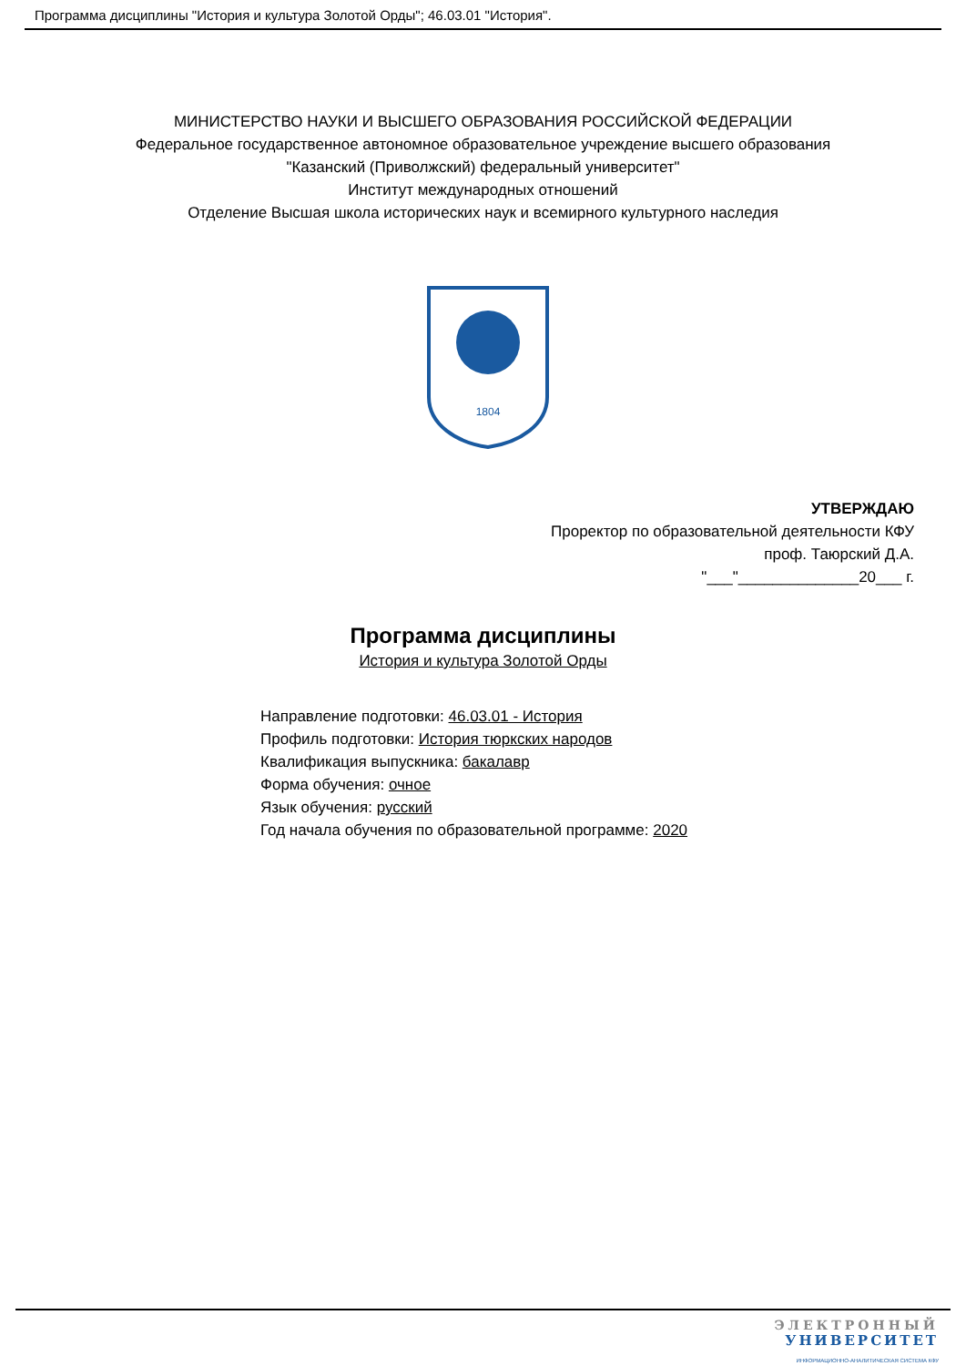Программа дисциплины "История и культура Золотой Орды"; 46.03.01 "История".
МИНИСТЕРСТВО НАУКИ И ВЫСШЕГО ОБРАЗОВАНИЯ РОССИЙСКОЙ ФЕДЕРАЦИИ
Федеральное государственное автономное образовательное учреждение высшего образования
"Казанский (Приволжский) федеральный университет"
Институт международных отношений
Отделение Высшая школа исторических наук и всемирного культурного наследия
1804
УТВЕРЖДАЮ
Проректор по образовательной деятельности КФУ
проф. Таюрский Д.А.
"___"______________20___ г.
Программа дисциплины
История и культура Золотой Орды
Направление подготовки: 46.03.01 - История
Профиль подготовки: История тюркских народов
Квалификация выпускника: бакалавр
Форма обучения: очное
Язык обучения: русский
Год начала обучения по образовательной программе: 2020
ЭЛЕКТРОННЫЙ
УНИВЕРСИТЕТ
ИНФОРМАЦИОННО-АНАЛИТИЧЕСКАЯ СИСТЕМА КФУ